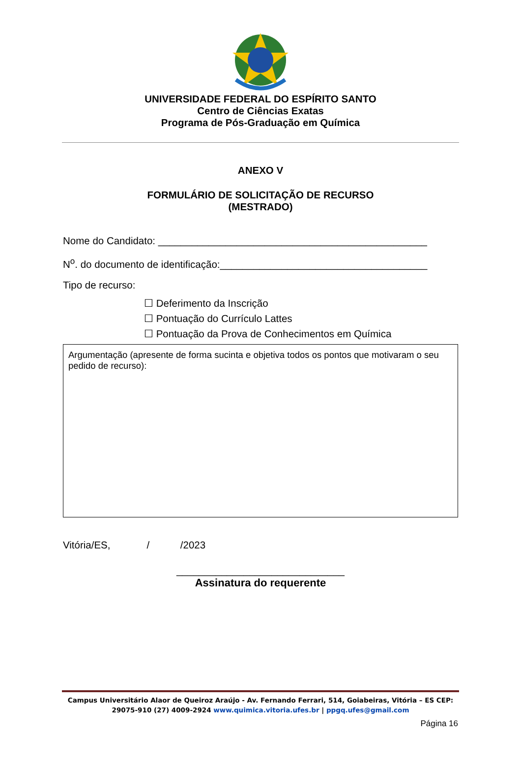UNIVERSIDADE FEDERAL DO ESPÍRITO SANTO
Centro de Ciências Exatas
Programa de Pós-Graduação em Química
ANEXO V
FORMULÁRIO DE SOLICITAÇÃO DE RECURSO
(MESTRADO)
Nome do Candidato: ________________________________________________
N<sup>o</sup>. do documento de identificação:_____________________________________
Tipo de recurso:
☐ Deferimento da Inscrição
☐ Pontuação do Currículo Lattes
☐ Pontuação da Prova de Conhecimentos em Química
Argumentação (apresente de forma sucinta e objetiva todos os pontos que motivaram o seu pedido de recurso):
Vitória/ES, / /2023
______________________________
Assinatura do requerente
Campus Universitário Alaor de Queiroz Araújo - Av. Fernando Ferrari, 514, Goiabeiras, Vitória – ES CEP: 29075-910 (27) 4009-2924 www.quimica.vitoria.ufes.br | ppgq.ufes@gmail.com
Página 16